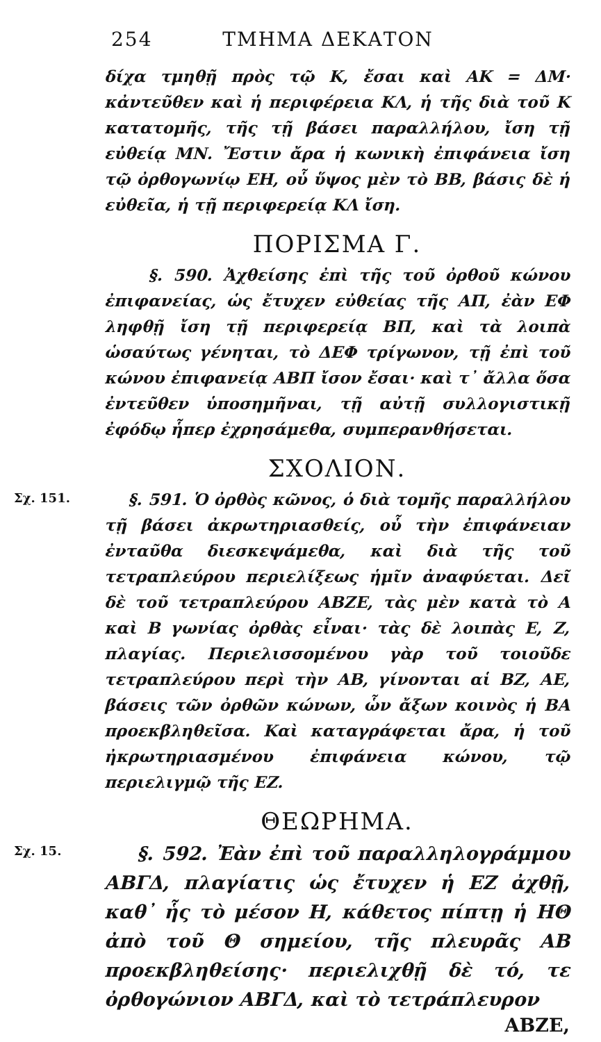254 ΤΜΗΜΑ ΔΕΚΑΤΟΝ
δίχα τμηθῇ πρὸς τῷ Κ, ἔσαι καὶ ΑΚ = ΔΜ· κἀντεῦθεν καὶ ἡ περιφέρεια ΚΛ, ἡ τῆς διὰ τοῦ Κ κατατομῆς, τῆς τῇ βάσει παραλλήλου, ἴση τῇ εὐθείᾳ ΜΝ. Ἔστιν ἄρα ἡ κωνικὴ ἐπιφάνεια ἴση τῷ ὀρθογωνίῳ ΕΗ, οὗ ὕψος μὲν τὸ ΒΒ, βάσις δὲ ἡ εὐθεῖα, ἡ τῇ περιφερείᾳ ΚΛ ἴση.
ΠΟΡΙΣΜΑ Γ.
§. 590. Ἀχθείσης ἐπὶ τῆς τοῦ ὀρθοῦ κώνου ἐπιφανείας, ὡς ἔτυχεν εὐθείας τῆς ΑΠ, ἐὰν ΕΦ ληφθῇ ἴση τῇ περιφερείᾳ ΒΠ, καὶ τὰ λοιπὰ ὡσαύτως γένηται, τὸ ΔΕΦ τρίγωνον, τῇ ἐπὶ τοῦ κώνου ἐπιφανείᾳ ΑΒΠ ἴσον ἔσαι· καὶ τ᾽ ἄλλα ὅσα ἐντεῦθεν ὑποσημῆναι, τῇ αὐτῇ συλλογιστικῇ ἐφόδῳ ἧπερ ἐχρησάμεθα, συμπερανθήσεται.
ΣΧΟΛΙΟΝ.
Σχ. 151.
§. 591. Ὁ ὀρθὸς κῶνος, ὁ διὰ τομῆς παραλλήλου τῇ βάσει ἀκρωτηριασθείς, οὗ τὴν ἐπιφάνειαν ἐνταῦθα διεσκεψάμεθα, καὶ διὰ τῆς τοῦ τετραπλεύρου περιελίξεως ἡμῖν ἀναφύεται. Δεῖ δὲ τοῦ τετραπλεύρου ΑΒΖΕ, τὰς μὲν κατὰ τὸ Α καὶ Β γωνίας ὀρθὰς εἶναι· τὰς δὲ λοιπὰς Ε, Ζ, πλαγίας. Περιελισσομένου γὰρ τοῦ τοιοῦδε τετραπλεύρου περὶ τὴν ΑΒ, γίνονται αἱ ΒΖ, ΑΕ, βάσεις τῶν ὀρθῶν κώνων, ὧν ἄξων κοινὸς ἡ ΒΑ προεκβληθεῖσα. Καὶ καταγράφεται ἄρα, ἡ τοῦ ἠκρωτηριασμένου ἐπιφάνεια κώνου, τῷ περιελιγμῷ τῆς ΕΖ.
ΘΕΩΡΗΜΑ.
Σχ. 15.
§. 592. Ἐὰν ἐπὶ τοῦ παραλληλογράμμου ΑΒΓΔ, πλαγίατις ὡς ἔτυχεν ἡ ΕΖ ἀχθῇ, καθ᾽ ἧς τὸ μέσον Η, κάθετος πίπτῃ ἡ ΗΘ ἀπὸ τοῦ Θ σημείου, τῆς πλευρᾶς ΑΒ προεκβληθείσης· περιελιχθῇ δὲ τό, τε ὀρθογώνιον ΑΒΓΔ, καὶ τὸ τετράπλευρον
ΑΒΖΕ,